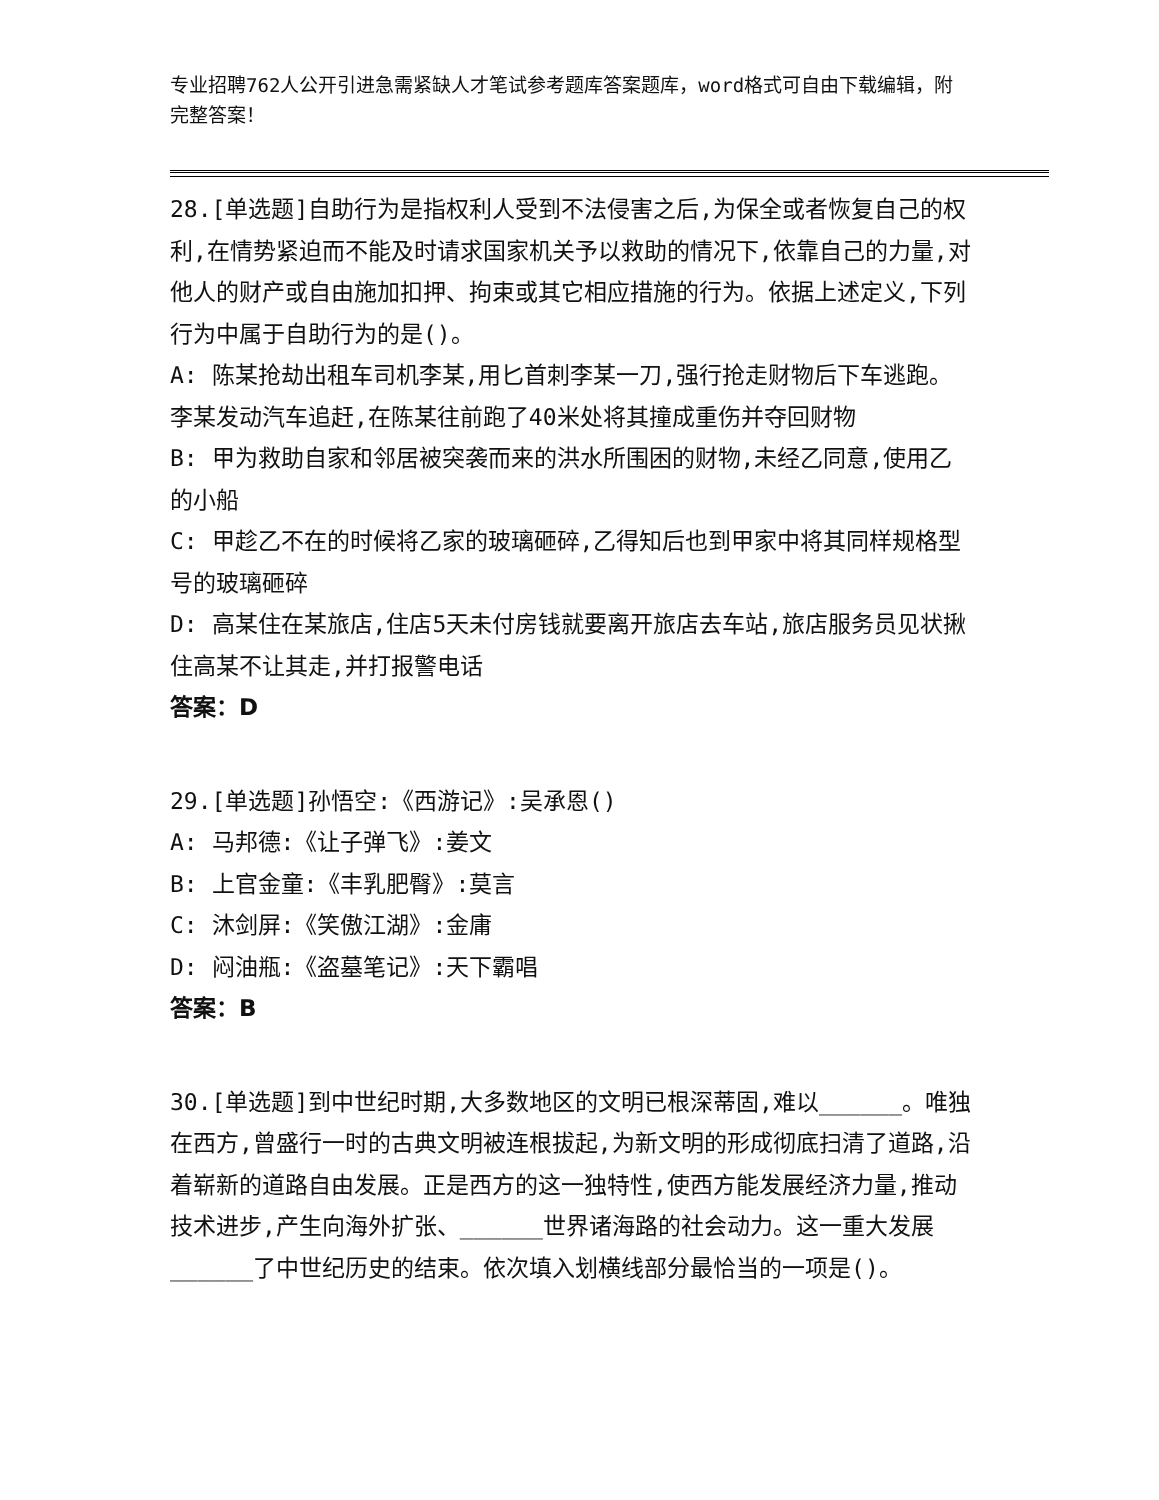专业招聘762人公开引进急需紧缺人才笔试参考题库答案题库，word格式可自由下载编辑，附完整答案！
28.[单选题]自助行为是指权利人受到不法侵害之后,为保全或者恢复自己的权利,在情势紧迫而不能及时请求国家机关予以救助的情况下,依靠自己的力量,对他人的财产或自由施加扣押、拘束或其它相应措施的行为。依据上述定义,下列行为中属于自助行为的是()。
A: 陈某抢劫出租车司机李某,用匕首刺李某一刀,强行抢走财物后下车逃跑。李某发动汽车追赶,在陈某往前跑了40米处将其撞成重伤并夺回财物
B: 甲为救助自家和邻居被突袭而来的洪水所围困的财物,未经乙同意,使用乙的小船
C: 甲趁乙不在的时候将乙家的玻璃砸碎,乙得知后也到甲家中将其同样规格型号的玻璃砸碎
D: 高某住在某旅店,住店5天未付房钱就要离开旅店去车站,旅店服务员见状揪住高某不让其走,并打报警电话
答案：D
29.[单选题]孙悟空:《西游记》:吴承恩()
A: 马邦德:《让子弹飞》:姜文
B: 上官金童:《丰乳肥臀》:莫言
C: 沐剑屏:《笑傲江湖》:金庸
D: 闷油瓶:《盗墓笔记》:天下霸唱
答案：B
30.[单选题]到中世纪时期,大多数地区的文明已根深蒂固,难以______。唯独在西方,曾盛行一时的古典文明被连根拔起,为新文明的形成彻底扫清了道路,沿着崭新的道路自由发展。正是西方的这一独特性,使西方能发展经济力量,推动技术进步,产生向海外扩张、______世界诸海路的社会动力。这一重大发展______了中世纪历史的结束。依次填入划横线部分最恰当的一项是()。